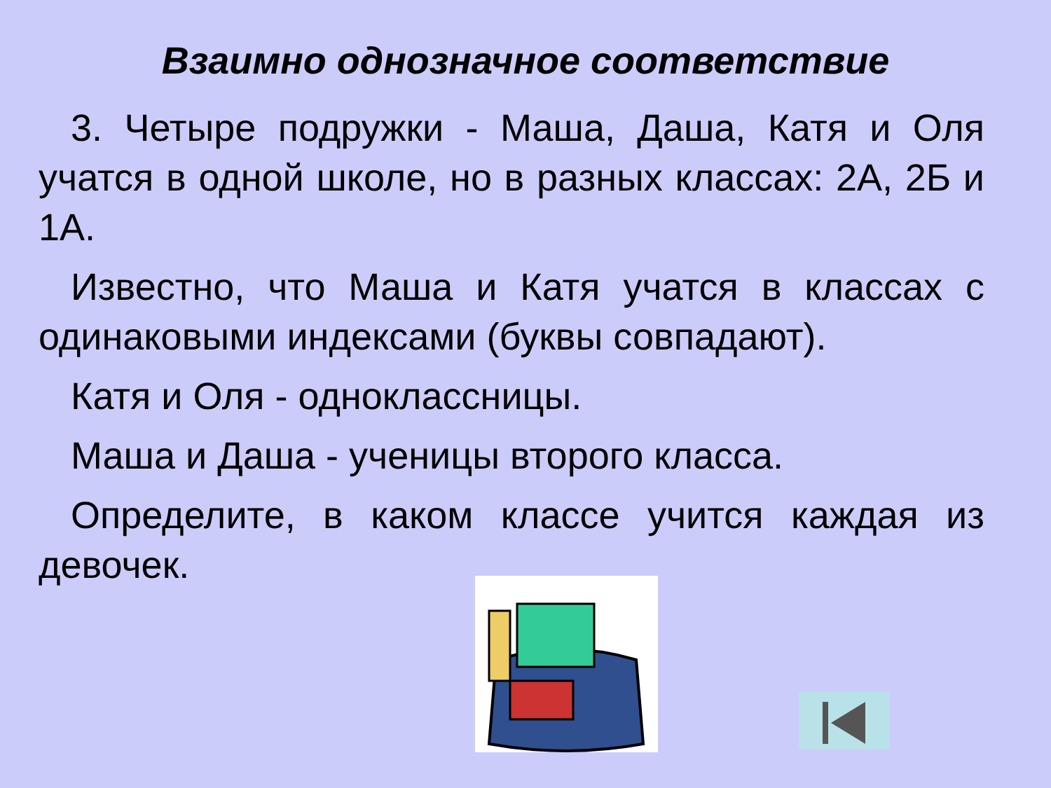Взаимно однозначное соответствие
3. Четыре подружки - Маша, Даша, Катя и Оля учатся в одной школе, но в разных классах: 2А, 2Б и 1А.
Известно, что Маша и Катя учатся в классах с одинаковыми индексами (буквы совпадают).
Катя и Оля - одноклассницы.
Маша и Даша - ученицы второго класса.
Определите, в каком классе учится каждая из девочек.